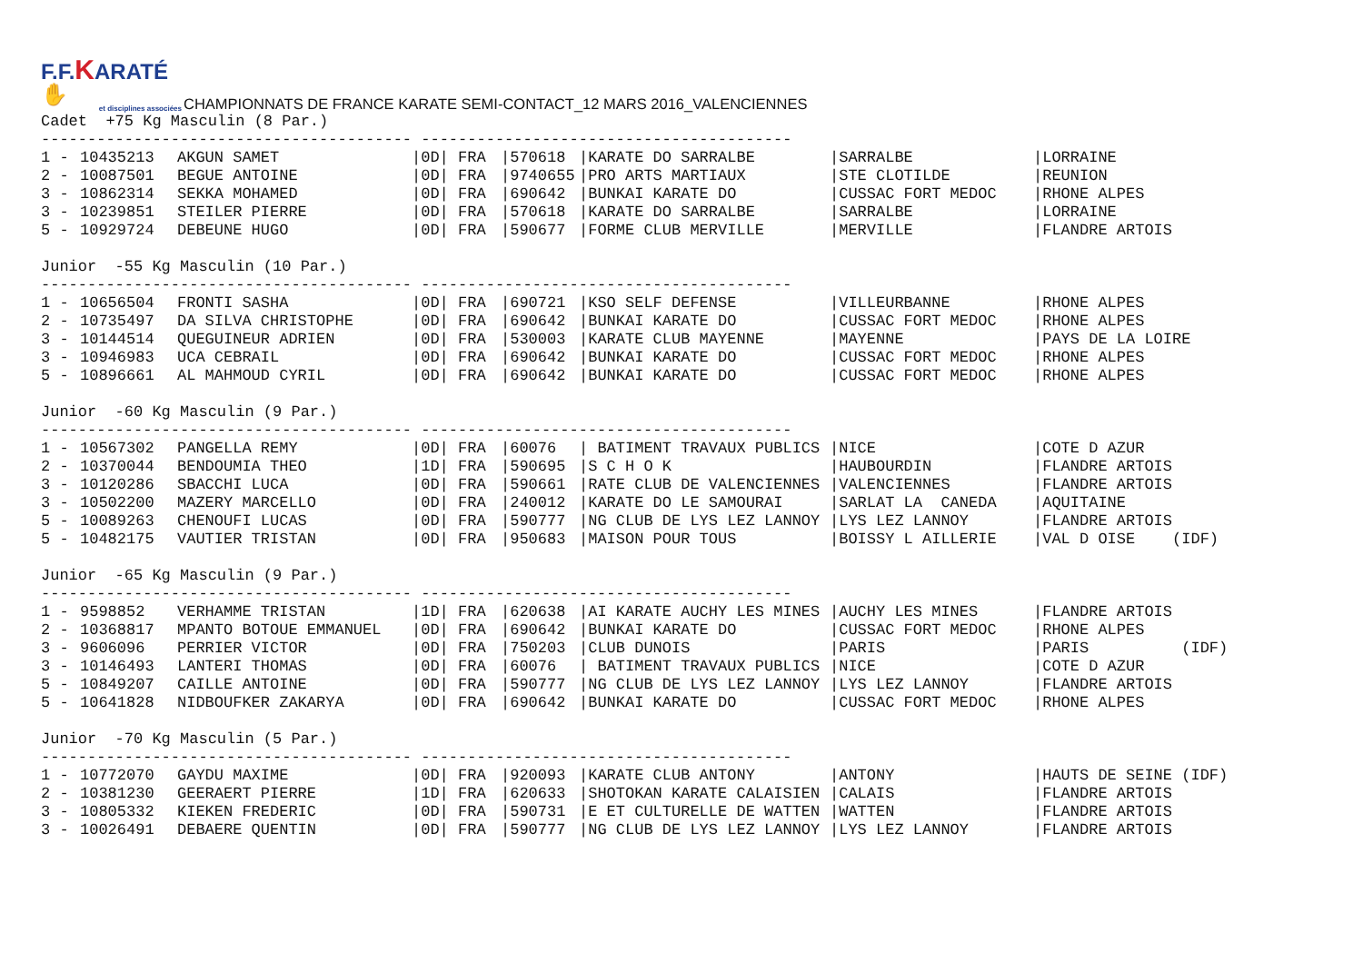F.F.KARATÉ ✋
et disciplines associées
CHAMPIONNATS DE FRANCE KARATE SEMI-CONTACT_12 MARS 2016_VALENCIENNES
Cadet +75 Kg Masculin (8 Par.)
---------------------------------------- ----------------------------------------
| 1 - | 10435213 | AKGUN SAMET | /0D/ | FRA | /570618 | /KARATE DO SARRALBE | /SARRALBE | /LORRAINE |
| 2 - | 10087501 | BEGUE ANTOINE | /0D/ | FRA | /9740655 | /PRO ARTS MARTIAUX | /STE CLOTILDE | /REUNION |
| 3 - | 10862314 | SEKKA MOHAMED | /0D/ | FRA | /690642 | /BUNKAI KARATE DO | /CUSSAC FORT MEDOC | /RHONE ALPES |
| 3 - | 10239851 | STEILER PIERRE | /0D/ | FRA | /570618 | /KARATE DO SARRALBE | /SARRALBE | /LORRAINE |
| 5 - | 10929724 | DEBEUNE HUGO | /0D/ | FRA | /590677 | /FORME CLUB MERVILLE | /MERVILLE | /FLANDRE ARTOIS |
Junior -55 Kg Masculin (10 Par.)
---------------------------------------- ----------------------------------------
| 1 - | 10656504 | FRONTI SASHA | /0D/ | FRA | /690721 | /KSO SELF DEFENSE | /VILLEURBANNE | /RHONE ALPES |
| 2 - | 10735497 | DA SILVA CHRISTOPHE | /0D/ | FRA | /690642 | /BUNKAI KARATE DO | /CUSSAC FORT MEDOC | /RHONE ALPES |
| 3 - | 10144514 | QUEGUINEUR ADRIEN | /0D/ | FRA | /530003 | /KARATE CLUB MAYENNE | /MAYENNE | /PAYS DE LA LOIRE |
| 3 - | 10946983 | UCA CEBRAIL | /0D/ | FRA | /690642 | /BUNKAI KARATE DO | /CUSSAC FORT MEDOC | /RHONE ALPES |
| 5 - | 10896661 | AL MAHMOUD CYRIL | /0D/ | FRA | /690642 | /BUNKAI KARATE DO | /CUSSAC FORT MEDOC | /RHONE ALPES |
Junior -60 Kg Masculin (9 Par.)
---------------------------------------- ----------------------------------------
| 1 - | 10567302 | PANGELLA REMY | /0D/ | FRA | /60076 | / BATIMENT TRAVAUX PUBLICS | /NICE | /COTE D AZUR |
| 2 - | 10370044 | BENDOUMIA THEO | /1D/ | FRA | /590695 | /S C H O K | /HAUBOURDIN | /FLANDRE ARTOIS |
| 3 - | 10120286 | SBACCHI LUCA | /0D/ | FRA | /590661 | /RATE CLUB DE VALENCIENNES | /VALENCIENNES | /FLANDRE ARTOIS |
| 3 - | 10502200 | MAZERY MARCELLO | /0D/ | FRA | /240012 | /KARATE DO LE SAMOURAI | /SARLAT LA CANEDA | /AQUITAINE |
| 5 - | 10089263 | CHENOUFI LUCAS | /0D/ | FRA | /590777 | /NG CLUB DE LYS LEZ LANNOY | /LYS LEZ LANNOY | /FLANDRE ARTOIS |
| 5 - | 10482175 | VAUTIER TRISTAN | /0D/ | FRA | /950683 | /MAISON POUR TOUS | /BOISSY L AILLERIE | /VAL D OISE (IDF) |
Junior -65 Kg Masculin (9 Par.)
---------------------------------------- ----------------------------------------
| 1 - | 9598852 | VERHAMME TRISTAN | /1D/ | FRA | /620638 | /AI KARATE AUCHY LES MINES | /AUCHY LES MINES | /FLANDRE ARTOIS |
| 2 - | 10368817 | MPANTO BOTOUE EMMANUEL | /0D/ | FRA | /690642 | /BUNKAI KARATE DO | /CUSSAC FORT MEDOC | /RHONE ALPES |
| 3 - | 9606096 | PERRIER VICTOR | /0D/ | FRA | /750203 | /CLUB DUNOIS | /PARIS | /PARIS (IDF) |
| 3 - | 10146493 | LANTERI THOMAS | /0D/ | FRA | /60076 | / BATIMENT TRAVAUX PUBLICS | /NICE | /COTE D AZUR |
| 5 - | 10849207 | CAILLE ANTOINE | /0D/ | FRA | /590777 | /NG CLUB DE LYS LEZ LANNOY | /LYS LEZ LANNOY | /FLANDRE ARTOIS |
| 5 - | 10641828 | NIDBOUFKER ZAKARYA | /0D/ | FRA | /690642 | /BUNKAI KARATE DO | /CUSSAC FORT MEDOC | /RHONE ALPES |
Junior -70 Kg Masculin (5 Par.)
---------------------------------------- ----------------------------------------
| 1 - | 10772070 | GAYDU MAXIME | /0D/ | FRA | /920093 | /KARATE CLUB ANTONY | /ANTONY | /HAUTS DE SEINE (IDF) |
| 2 - | 10381230 | GEERAERT PIERRE | /1D/ | FRA | /620633 | /SHOTOKAN KARATE CALAISIEN | /CALAIS | /FLANDRE ARTOIS |
| 3 - | 10805332 | KIEKEN FREDERIC | /0D/ | FRA | /590731 | /E ET CULTURELLE DE WATTEN | /WATTEN | /FLANDRE ARTOIS |
| 3 - | 10026491 | DEBAERE QUENTIN | /0D/ | FRA | /590777 | /NG CLUB DE LYS LEZ LANNOY | /LYS LEZ LANNOY | /FLANDRE ARTOIS |